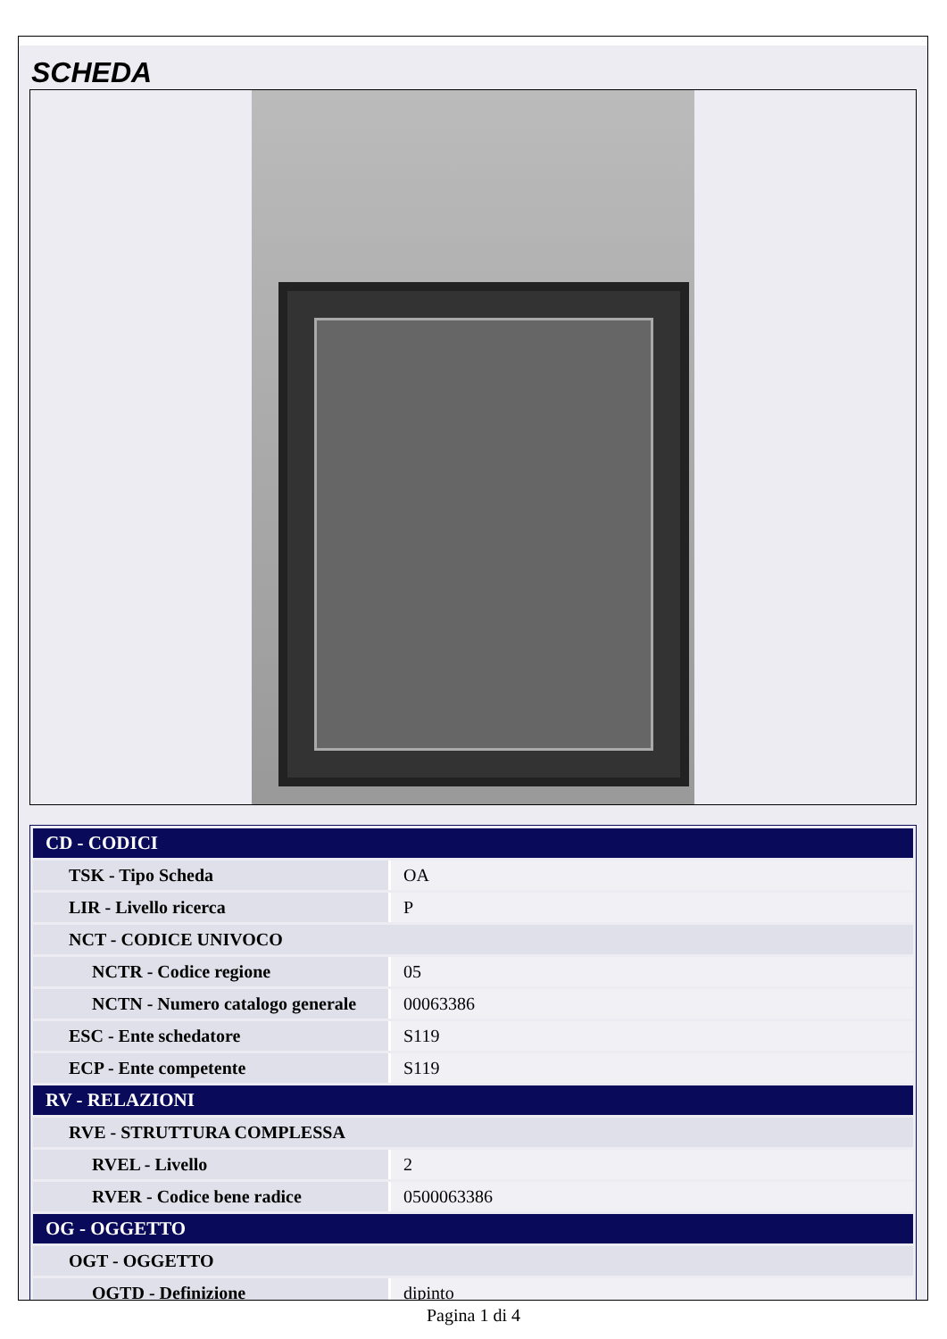SCHEDA
| CD - CODICI | |
| --- | --- |
| TSK - Tipo Scheda | OA |
| LIR - Livello ricerca | P |
| NCT - CODICE UNIVOCO | |
| NCTR - Codice regione | 05 |
| NCTN - Numero catalogo generale | 00063386 |
| ESC - Ente schedatore | S119 |
| ECP - Ente competente | S119 |
| RV - RELAZIONI | |
| RVE - STRUTTURA COMPLESSA | |
| RVEL - Livello | 2 |
| RVER - Codice bene radice | 0500063386 |
| OG - OGGETTO | |
| OGT - OGGETTO | |
| OGTD - Definizione | dipinto |
Pagina 1 di 4